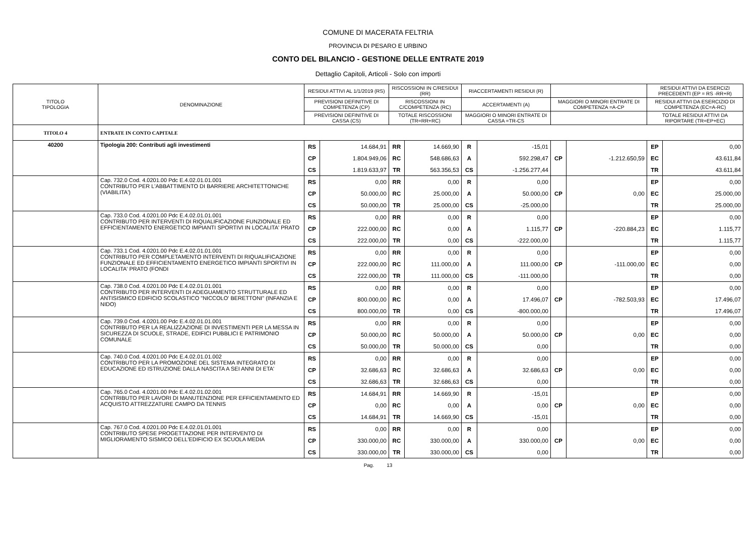COMUNE DI MACERATA FELTRIA
PROVINCIA DI PESARO E URBINO
CONTO DEL BILANCIO - GESTIONE DELLE ENTRATE 2019
Dettaglio Capitoli, Articoli - Solo con importi
| TITOLO TIPOLOGIA | DENOMINAZIONE | RESIDUI ATTIVI AL 1/1/2019 (RS) | | RISCOSSIONI IN C/RESIDUI (RR) | | RIACCERTAMENTI RESIDUI (R) | | | | RESIDUI ATTIVI DA ESERCIZI PRECEDENTI (EP = RS -RR+R) | |
| --- | --- | --- | --- | --- | --- | --- | --- | --- | --- | --- | --- |
| | | PREVISIONI DEFINITIVE DI COMPETENZA (CP) | | RISCOSSIONI IN C/COMPETENZA (RC) | | ACCERTAMENTI (A) | | MAGGIORI O MINORI ENTRATE DI COMPETENZA =A-CP | | RESIDUI ATTIVI DA ESERCIZIO DI COMPETENZA (EC=A-RC) | |
| | | PREVISIONI DEFINITIVE DI CASSA (CS) | | TOTALE RISCOSSIONI (TR=RR+RC) | | MAGGIORI O MINORI ENTRATE DI CASSA =TR-CS | | | | TOTALE RESIDUI ATTIVI DA RIPORTARE (TR=EP+EC) | |
| TITOLO 4 | ENTRATE IN CONTO CAPITALE | | | | | | | | | | |
| 40200 | Tipologia 200: Contributi agli investimenti | RS | 14.684,91 | RR | 14.669,90 | R | -15,01 | | | EP | 0,00 |
| | | CP | 1.804.949,06 | RC | 548.686,63 | A | 592.298,47 | CP | -1.212.650,59 | EC | 43.611,84 |
| | | CS | 1.819.633,97 | TR | 563.356,53 | CS | -1.256.277,44 | | | TR | 43.611,84 |
| | Cap. 732.0 Cod. 4.0201.00 Pdc E.4.02.01.01.001 CONTRIBUTO PER L'ABBATTIMENTO DI BARRIERE ARCHITETTONICHE (VIABILITA') | RS | 0,00 | RR | 0,00 | R | 0,00 | | | EP | 0,00 |
| | | CP | 50.000,00 | RC | 25.000,00 | A | 50.000,00 | CP | 0,00 | EC | 25.000,00 |
| | | CS | 50.000,00 | TR | 25.000,00 | CS | -25.000,00 | | | TR | 25.000,00 |
| | Cap. 733.0 Cod. 4.0201.00 Pdc E.4.02.01.01.001 CONTRIBUTO PER INTERVENTI DI RIQUALIFICAZIONE FUNZIONALE ED EFFICIENTAMENTO ENERGETICO IMPIANTI SPORTIVI IN LOCALITA' PRATO | RS | 0,00 | RR | 0,00 | R | 0,00 | | | EP | 0,00 |
| | | CP | 222.000,00 | RC | 0,00 | A | 1.115,77 | CP | -220.884,23 | EC | 1.115,77 |
| | | CS | 222.000,00 | TR | 0,00 | CS | -222.000,00 | | | TR | 1.115,77 |
| | Cap. 733.1 Cod. 4.0201.00 Pdc E.4.02.01.01.001 CONTRIBUTO PER COMPLETAMENTO INTERVENTI DI RIQUALIFICAZIONE FUNZIONALE ED EFFICIENTAMENTO ENERGETICO IMPIANTI SPORTIVI IN LOCALITA' PRATO (FONDI | RS | 0,00 | RR | 0,00 | R | 0,00 | | | EP | 0,00 |
| | | CP | 222.000,00 | RC | 111.000,00 | A | 111.000,00 | CP | -111.000,00 | EC | 0,00 |
| | | CS | 222.000,00 | TR | 111.000,00 | CS | -111.000,00 | | | TR | 0,00 |
| | Cap. 738.0 Cod. 4.0201.00 Pdc E.4.02.01.01.001 CONTRIBUTO PER INTERVENTI DI ADEGUAMENTO STRUTTURALE ED ANTISISMICO EDIFICIO SCOLASTICO "NICCOLO' BERETTONI" (INFANZIA E NIDO) | RS | 0,00 | RR | 0,00 | R | 0,00 | | | EP | 0,00 |
| | | CP | 800.000,00 | RC | 0,00 | A | 17.496,07 | CP | -782.503,93 | EC | 17.496,07 |
| | | CS | 800.000,00 | TR | 0,00 | CS | -800.000,00 | | | TR | 17.496,07 |
| | Cap. 739.0 Cod. 4.0201.00 Pdc E.4.02.01.01.001 CONTRIBUTO PER LA REALIZZAZIONE DI INVESTIMENTI PER LA MESSA IN SICUREZZA DI SCUOLE, STRADE, EDIFICI PUBBLICI E PATRIMONIO COMUNALE | RS | 0,00 | RR | 0,00 | R | 0,00 | | | EP | 0,00 |
| | | CP | 50.000,00 | RC | 50.000,00 | A | 50.000,00 | CP | 0,00 | EC | 0,00 |
| | | CS | 50.000,00 | TR | 50.000,00 | CS | 0,00 | | | TR | 0,00 |
| | Cap. 740.0 Cod. 4.0201.00 Pdc E.4.02.01.01.002 CONTRIBUTO PER LA PROMOZIONE DEL SISTEMA INTEGRATO DI EDUCAZIONE ED ISTRUZIONE DALLA NASCITA A SEI ANNI DI ETA' | RS | 0,00 | RR | 0,00 | R | 0,00 | | | EP | 0,00 |
| | | CP | 32.686,63 | RC | 32.686,63 | A | 32.686,63 | CP | 0,00 | EC | 0,00 |
| | | CS | 32.686,63 | TR | 32.686,63 | CS | 0,00 | | | TR | 0,00 |
| | Cap. 765.0 Cod. 4.0201.00 Pdc E.4.02.01.02.001 CONTRIBUTO PER LAVORI DI MANUTENZIONE PER EFFICIENTAMENTO ED ACQUISTO ATTREZZATURE CAMPO DA TENNIS | RS | 14.684,91 | RR | 14.669,90 | R | -15,01 | | | EP | 0,00 |
| | | CP | 0,00 | RC | 0,00 | A | 0,00 | CP | 0,00 | EC | 0,00 |
| | | CS | 14.684,91 | TR | 14.669,90 | CS | -15,01 | | | TR | 0,00 |
| | Cap. 767.0 Cod. 4.0201.00 Pdc E.4.02.01.01.001 CONTRIBUTO SPESE PROGETTAZIONE PER INTERVENTO DI MIGLIORAMENTO SISMICO DELL'EDIFICIO EX SCUOLA MEDIA | RS | 0,00 | RR | 0,00 | R | 0,00 | | | EP | 0,00 |
| | | CP | 330.000,00 | RC | 330.000,00 | A | 330.000,00 | CP | 0,00 | EC | 0,00 |
| | | CS | 330.000,00 | TR | 330.000,00 | CS | 0,00 | | | TR | 0,00 |
Pag. 13